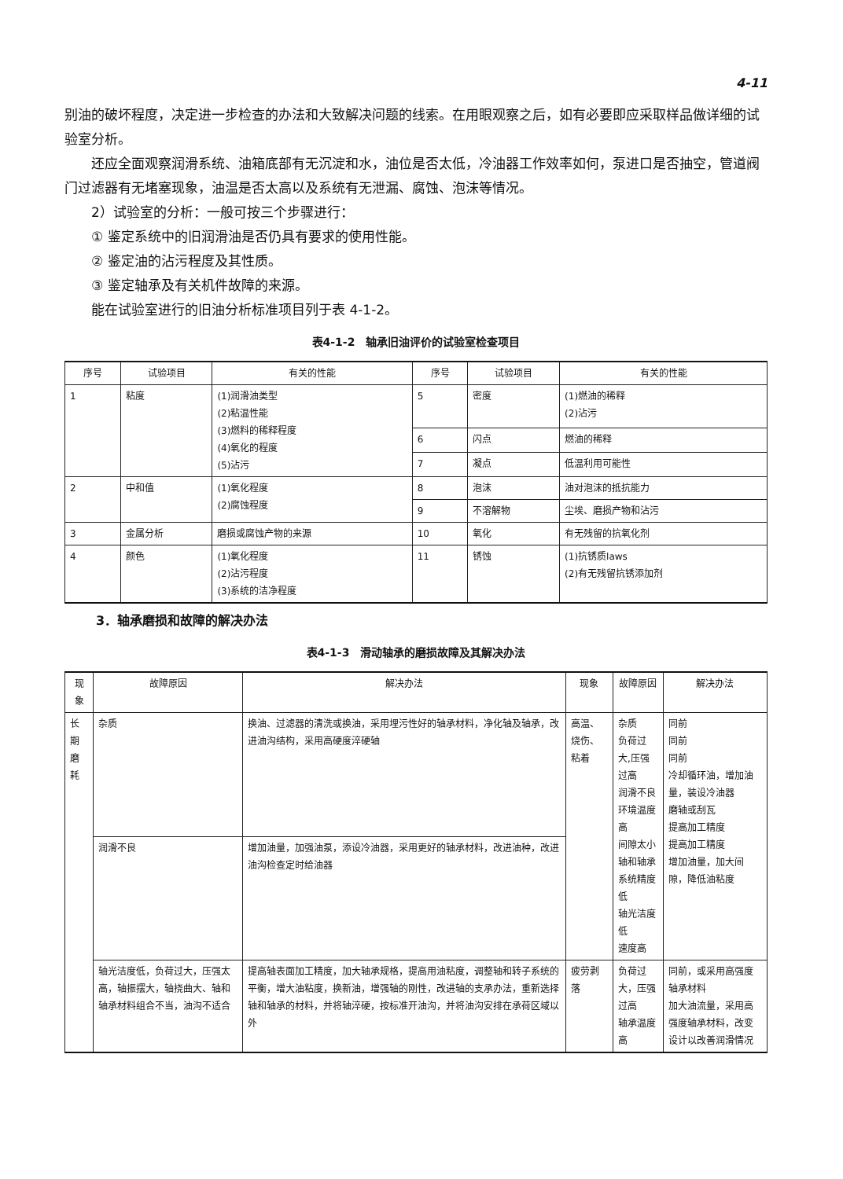4-11
别油的破坏程度，决定进一步检查的办法和大致解决问题的线索。在用眼观察之后，如有必要即应采取样品做详细的试验室分析。
还应全面观察润滑系统、油箱底部有无沉淀和水，油位是否太低，冷油器工作效率如何，泵进口是否抽空，管道阀门过滤器有无堵塞现象，油温是否太高以及系统有无泄漏、腐蚀、泡沫等情况。
2）试验室的分析：一般可按三个步骤进行：
① 鉴定系统中的旧润滑油是否仍具有要求的使用性能。
② 鉴定油的沾污程度及其性质。
③ 鉴定轴承及有关机件故障的来源。
能在试验室进行的旧油分析标准项目列于表 4-1-2。
表4-1-2　轴承旧油评价的试验室检查项目
| 序号 | 试验项目 | 有关的性能 | 序号 | 试验项目 | 有关的性能 |
| --- | --- | --- | --- | --- | --- |
| 1 | 粘度 | (1)润滑油类型 (2)粘温性能 (3)燃料的稀释程度 (4)氧化的程度 (5)沾污 | 5 | 密度 | (1)燃油的稀释 (2)沾污 |
| | | | 6 | 闪点 | 燃油的稀释 |
| | | | 7 | 凝点 | 低温利用可能性 |
| 2 | 中和值 | (1)氧化程度 (2)腐蚀程度 | 8 | 泡沫 | 油对泡沫的抵抗能力 |
| | | | 9 | 不溶解物 | 尘埃、磨损产物和沾污 |
| 3 | 金属分析 | 磨损或腐蚀产物的来源 | 10 | 氧化 | 有无残留的抗氧化剂 |
| 4 | 颜色 | (1)氧化程度 (2)沾污程度 (3)系统的洁净程度 | 11 | 锈蚀 | (1)抗锈质laws (2)有无残留抗锈添加剂 |
3．轴承磨损和故障的解决办法
表4-1-3　滑动轴承的磨损故障及其解决办法
| 现象 | 故障原因 | 解决办法 | 现象 | 故障原因 | 解决办法 |
| --- | --- | --- | --- | --- | --- |
| 长期磨耗 | 杂质 | 换油、过滤器的清洗或换油，采用埋污性好的轴承材料，净化轴及轴承，改进油沟结构，采用高硬度淬硬轴 | 高温、烧伤、粘着 | 杂质 负荷过大,压强过高 润滑不良 环境温度高 间隙太小 轴和轴承系统精度低 轴光洁度低 速度高 | 同前 同前 同前 冷却循环油，增加油量，装设冷油器 磨轴或刮瓦 提高加工精度 提高加工精度 增加油量，加大间隙，降低油粘度 |
| | 润滑不良 | 增加油量，加强油泵，添设冷油器，采用更好的轴承材料，改进油种，改进油沟检查定时给油器 | | | |
| | 轴光洁度低，负荷过大，压强太高，轴振摆大，轴挠曲大、轴和轴承材料组合不当，油沟不适合 | 提高轴表面加工精度，加大轴承规格，提高用油粘度，调整轴和转子系统的平衡，增大油粘度，换新油，增强轴的刚性，改进轴的支承办法，重新选择轴和轴承的材料，并将轴淬硬，按标准开油沟，并将油沟安排在承荷区域以外 | 疲劳剥落 | 负荷过大，压强过高 轴承温度高 | 同前，或采用高强度轴承材料 加大油流量，采用高强度轴承材料，改变设计以改善润滑情况 |